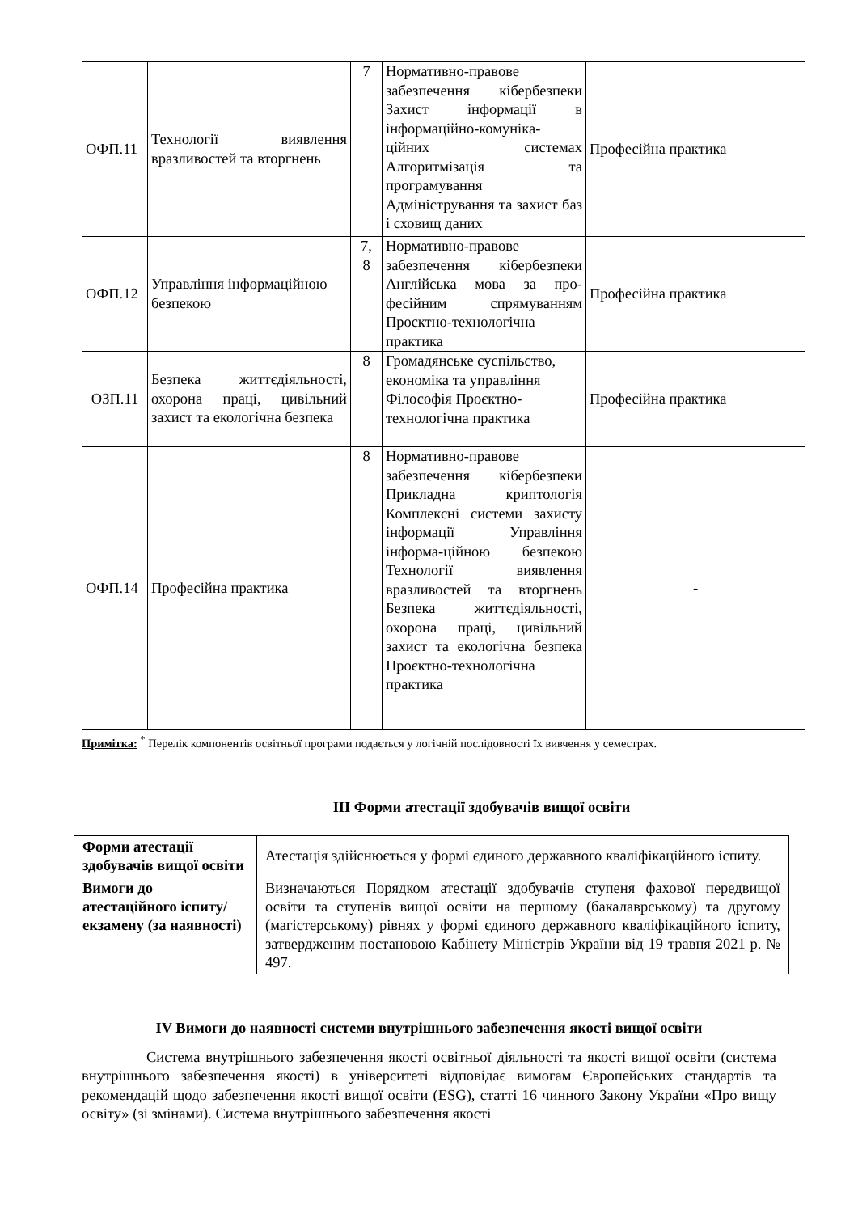| ОФП.11 | Технології виявлення вразливостей та вторгнень | 7 | Нормативно-правове забезпечення кібербезпеки Захист інформації в інформаційно-комуніка-ційних системах Алгоритмізація та програмування Адміністрування та захист баз і сховищ даних | Професійна практика |
| ОФП.12 | Управління інформаційною безпекою | 7, 8 | Нормативно-правове забезпечення кібербезпеки Англійська мова за про-фесійним спрямуванням Проєктно-технологічна практика | Професійна практика |
| ОЗП.11 | Безпека життєдіяльності, охорона праці, цивільний захист та екологічна безпека | 8 | Громадянське суспільство, економіка та управління Філософія Проєктно-технологічна практика | Професійна практика |
| ОФП.14 | Професійна практика | 8 | Нормативно-правове забезпечення кібербезпеки Прикладна криптологія Комплексні системи захисту інформації Управління інформа-ційною безпекою Технології виявлення вразливостей та вторгнень Безпека життєдіяльності, охорона праці, цивільний захист та екологічна безпека Проєктно-технологічна практика | - |
Примітка: <sup>*</sup> Перелік компонентів освітньої програми подається у логічній послідовності їх вивчення у семестрах.
ІІІ Форми атестації здобувачів вищої освіти
| Форми атестації здобувачів вищої освіти | Атестація здійснюється у формі єдиного державного кваліфікаційного іспиту. |
| Вимоги до атестаційного іспиту/екзамену (за наявності) | Визначаються Порядком атестації здобувачів ступеня фахової передвищої освіти та ступенів вищої освіти на першому (бакалаврському) та другому (магістерському) рівнях у формі єдиного державного кваліфікаційного іспиту, затвердженим постановою Кабінету Міністрів України від 19 травня 2021 р. № 497. |
IV Вимоги до наявності системи внутрішнього забезпечення якості вищої освіти
Система внутрішнього забезпечення якості освітньої діяльності та якості вищої освіти (система внутрішнього забезпечення якості) в університеті відповідає вимогам Європейських стандартів та рекомендацій щодо забезпечення якості вищої освіти (ESG), статті 16 чинного Закону України «Про вищу освіту» (зі змінами). Система внутрішнього забезпечення якості